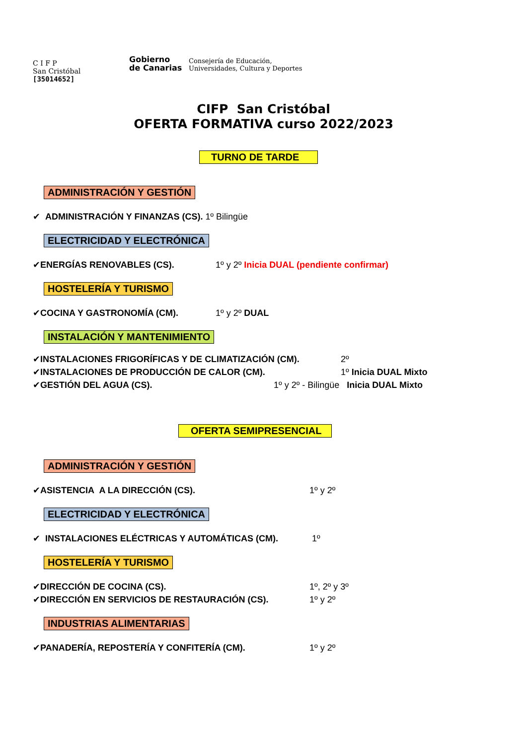C I F P
San Cristóbal
[35014652]
Gobierno
de Canarias
Consejería de Educación,
Universidades, Cultura y Deportes
CIFP San Cristóbal
OFERTA FORMATIVA curso 2022/2023
TURNO DE TARDE
ADMINISTRACIÓN Y GESTIÓN
✔ ADMINISTRACIÓN Y FINANZAS (CS). 1º Bilingüe
ELECTRICIDAD Y ELECTRÓNICA
✔ ENERGÍAS RENOVABLES (CS). 1º y 2º Inicia DUAL (pendiente confirmar)
HOSTELERÍA Y TURISMO
✔ COCINA Y GASTRONOMÍA (CM). 1º y 2º DUAL
INSTALACIÓN Y MANTENIMIENTO
✔ INSTALACIONES FRIGORÍFICAS Y DE CLIMATIZACIÓN (CM). 2º
✔ INSTALACIONES DE PRODUCCIÓN DE CALOR (CM). 1º Inicia DUAL Mixto
✔ GESTIÓN DEL AGUA (CS). 1º y 2º - Bilingüe Inicia DUAL Mixto
OFERTA SEMIPRESENCIAL
ADMINISTRACIÓN Y GESTIÓN
✔ ASISTENCIA A LA DIRECCIÓN (CS). 1º y 2º
ELECTRICIDAD Y ELECTRÓNICA
✔ INSTALACIONES ELÉCTRICAS Y AUTOMÁTICAS (CM). 1º
HOSTELERÍA Y TURISMO
✔ DIRECCIÓN DE COCINA (CS). 1º, 2º y 3º
✔ DIRECCIÓN EN SERVICIOS DE RESTAURACIÓN (CS). 1º y 2º
INDUSTRIAS ALIMENTARIAS
✔ PANADERÍA, REPOSTERÍA Y CONFITERÍA (CM). 1º y 2º